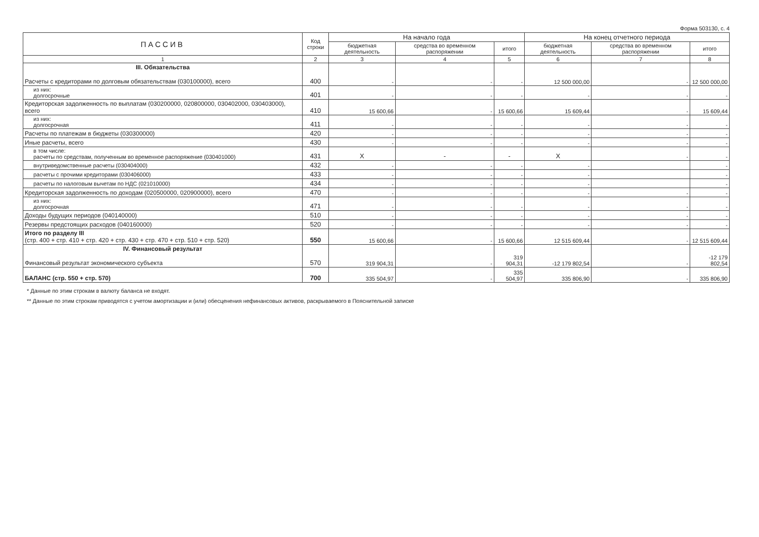Форма 503130, с. 4
| ПАССИВ | Код строки | На начало года | | | На конец отчетного периода | | |
| --- | --- | --- | --- | --- | --- | --- | --- |
| | | бюджетная деятельность | средства во временном распоряжении | итого | бюджетная деятельность | средства во временном распоряжении | итого |
| 1 | 2 | 3 | 4 | 5 | 6 | 7 | 8 |
| III. Обязательства Расчеты с кредиторами по долговым обязательствам (030100000), всего | 400 | - | - | - | 12 500 000,00 | - | 12 500 000,00 |
| из них: долгосрочные | 401 | - | - | - | - | - | - |
| Кредиторская задолженность по выплатам (030200000, 020800000, 030402000, 030403000), всего | 410 | 15 600,66 | - | 15 600,66 | 15 609,44 | - | 15 609,44 |
| из них: долгосрочная | 411 | - | - | - | - | - | - |
| Расчеты по платежам в бюджеты (030300000) | 420 | - | - | - | - | - | - |
| Иные расчеты, всего | 430 | - | - | - | - | - | - |
| в том числе: расчеты по средствам, полученным во временное распоряжение (030401000) | 431 | X | - | - | X | - | - |
| внутриведомственные расчеты (030404000) | 432 | - | - | - | - | | - |
| расчеты с прочими кредиторами (030406000) | 433 | - | - | - | - | | - |
| расчеты по налоговым вычетам по НДС (021010000) | 434 | - | - | - | - | | - |
| Кредиторская задолженность по доходам (020500000, 020900000), всего | 470 | - | - | - | - | - | - |
| из них: долгосрочная | 471 | - | - | - | - | - | - |
| Доходы будущих периодов (040140000) | 510 | - | - | - | - | - | - |
| Резервы предстоящих расходов (040160000) | 520 | - | - | - | - | - | - |
| Итого по разделу III (стр. 400 + стр. 410 + стр. 420 + стр. 430 + стр. 470 + стр. 510 + стр. 520) | 550 | 15 600,66 | - | 15 600,66 | 12 515 609,44 | - | 12 515 609,44 |
| IV. Финансовый результат Финансовый результат экономического субъекта | 570 | 319 904,31 | - | 319 904,31 | -12 179 802,54 | - | -12 179 802,54 |
| БАЛАНС (стр. 550 + стр. 570) | 700 | 335 504,97 | - | 335 504,97 | 335 806,90 | - | 335 806,90 |
* Данные по этим строкам в валюту баланса не входят.
** Данные по этим строкам приводятся с учетом амортизации и (или) обесценения нефинансовых активов, раскрываемого в Пояснительной записке